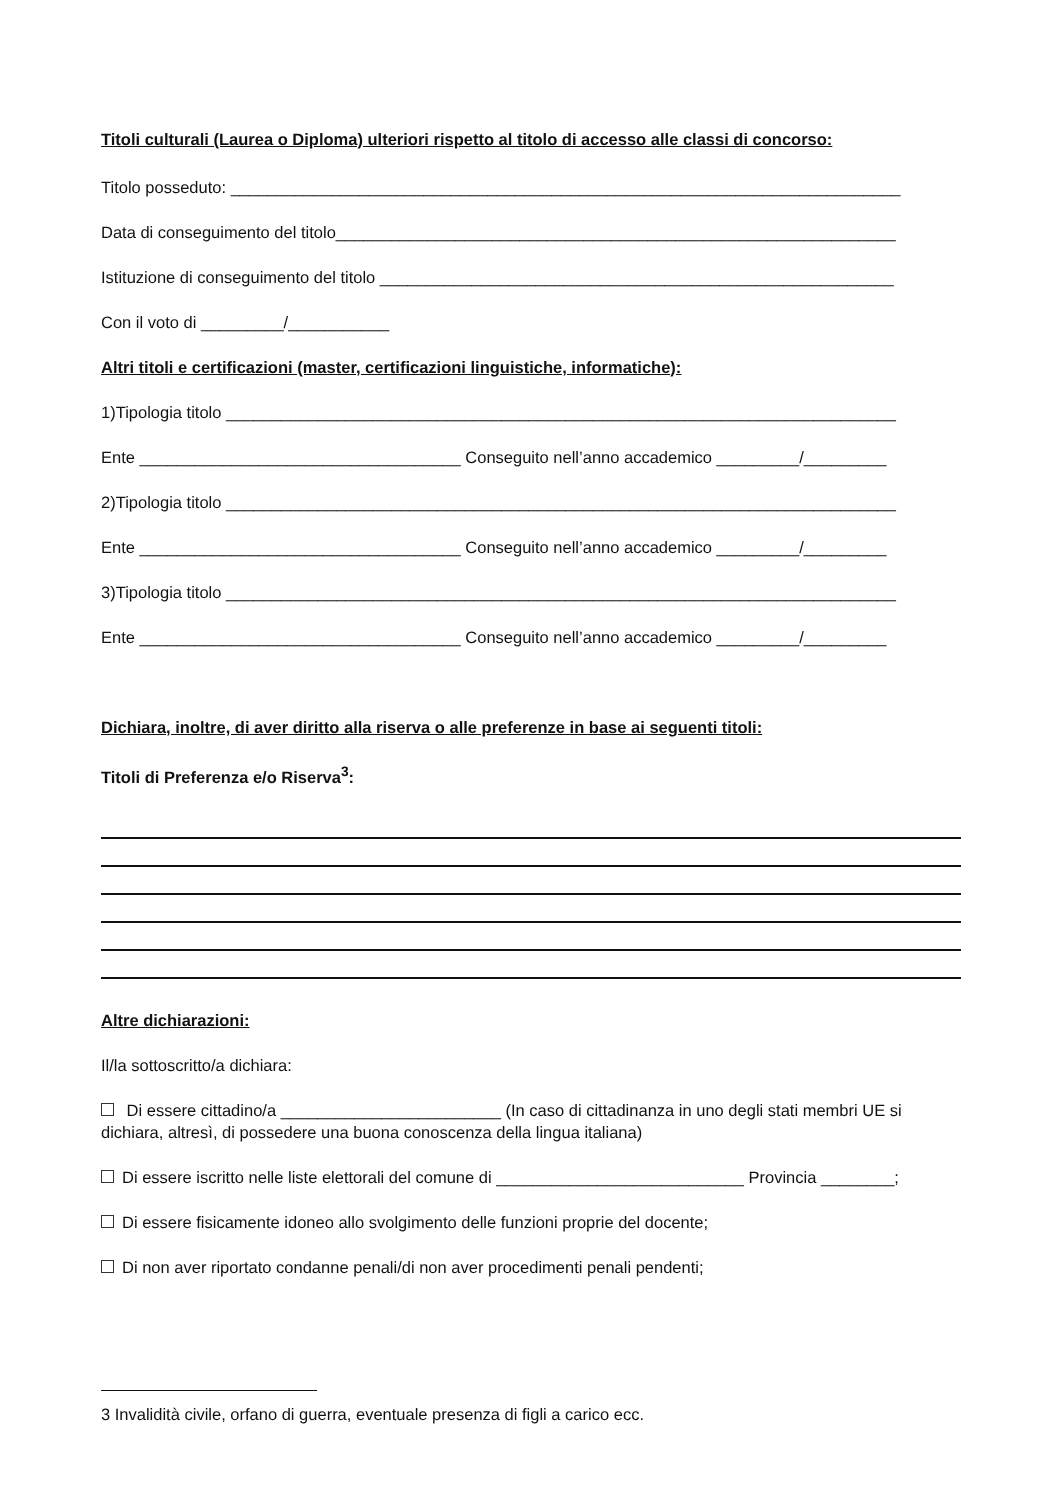Titoli culturali (Laurea o Diploma) ulteriori rispetto al titolo di accesso alle classi di concorso:
Titolo posseduto: _________________________________________________________________________
Data di conseguimento del titolo_____________________________________________________________
Istituzione di conseguimento del titolo ________________________________________________________
Con il voto di _________/___________
Altri titoli e certificazioni (master, certificazioni linguistiche, informatiche):
1)Tipologia titolo _________________________________________________________________________
Ente ___________________________________ Conseguito nell’anno accademico _________/_________
2)Tipologia titolo _________________________________________________________________________
Ente ___________________________________ Conseguito nell’anno accademico _________/_________
3)Tipologia titolo _________________________________________________________________________
Ente ___________________________________ Conseguito nell’anno accademico _________/_________
Dichiara, inoltre, di aver diritto alla riserva o alle preferenze in base ai seguenti titoli:
Titoli di Preferenza e/o Riserva<sup>3</sup>:
Altre dichiarazioni:
Il/la sottoscritto/a dichiara:
Di essere cittadino/a ________________________ (In caso di cittadinanza in uno degli stati membri UE si dichiara, altresì, di possedere una buona conoscenza della lingua italiana)
Di essere iscritto nelle liste elettorali del comune di ___________________________ Provincia ________;
Di essere fisicamente idoneo allo svolgimento delle funzioni proprie del docente;
Di non aver riportato condanne penali/di non aver procedimenti penali pendenti;
3 Invalidità civile, orfano di guerra, eventuale presenza di figli a carico ecc.